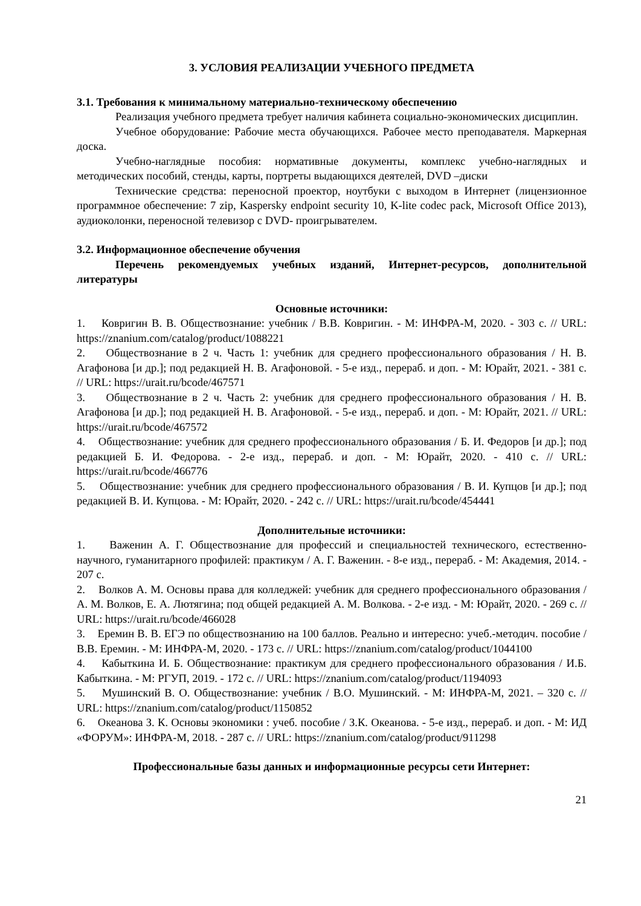3. УСЛОВИЯ РЕАЛИЗАЦИИ УЧЕБНОГО ПРЕДМЕТА
3.1. Требования к минимальному материально-техническому обеспечению
Реализация учебного предмета требует наличия кабинета социально-экономических дисциплин.
Учебное оборудование: Рабочие места обучающихся. Рабочее место преподавателя. Маркерная доска.
Учебно-наглядные пособия: нормативные документы, комплекс учебно-наглядных и методических пособий, стенды, карты, портреты выдающихся деятелей, DVD –диски
Технические средства: переносной проектор, ноутбуки с выходом в Интернет (лицензионное программное обеспечение: 7 zip, Kaspersky endpoint security 10, K-lite codec pack, Microsoft Office 2013), аудиоколонки, переносной телевизор с DVD- проигрывателем.
3.2. Информационное обеспечение обучения
Перечень рекомендуемых учебных изданий, Интернет-ресурсов, дополнительной литературы
Основные источники:
1. Ковригин В. В. Обществознание: учебник / В.В. Ковригин. - М: ИНФРА-М, 2020. - 303 с. // URL: https://znanium.com/catalog/product/1088221
2. Обществознание в 2 ч. Часть 1: учебник для среднего профессионального образования / Н. В. Агафонова [и др.]; под редакцией Н. В. Агафоновой. - 5-е изд., перераб. и доп. - М: Юрайт, 2021. - 381 с. // URL: https://urait.ru/bcode/467571
3. Обществознание в 2 ч. Часть 2: учебник для среднего профессионального образования / Н. В. Агафонова [и др.]; под редакцией Н. В. Агафоновой. - 5-е изд., перераб. и доп. - М: Юрайт, 2021. // URL: https://urait.ru/bcode/467572
4. Обществознание: учебник для среднего профессионального образования / Б. И. Федоров [и др.]; под редакцией Б. И. Федорова. - 2-е изд., перераб. и доп. - М: Юрайт, 2020. - 410 с. // URL: https://urait.ru/bcode/466776
5. Обществознание: учебник для среднего профессионального образования / В. И. Купцов [и др.]; под редакцией В. И. Купцова. - М: Юрайт, 2020. - 242 с. // URL: https://urait.ru/bcode/454441
Дополнительные источники:
1. Важенин А. Г. Обществознание для профессий и специальностей технического, естественно-научного, гуманитарного профилей: практикум / А. Г. Важенин. - 8-е изд., перераб. - М: Академия, 2014. - 207 с.
2. Волков А. М. Основы права для колледжей: учебник для среднего профессионального образования / А. М. Волков, Е. А. Лютягина; под общей редакцией А. М. Волкова. - 2-е изд. - М: Юрайт, 2020. - 269 с. // URL: https://urait.ru/bcode/466028
3. Еремин В. В. ЕГЭ по обществознанию на 100 баллов. Реально и интересно: учеб.-методич. пособие / В.В. Еремин. - М: ИНФРА-М, 2020. - 173 с. // URL: https://znanium.com/catalog/product/1044100
4. Кабыткина И. Б. Обществознание: практикум для среднего профессионального образования / И.Б. Кабыткина. - М: РГУП, 2019. - 172 с. // URL: https://znanium.com/catalog/product/1194093
5. Мушинский В. О. Обществознание: учебник / В.О. Мушинский. - М: ИНФРА-М, 2021. – 320 с. // URL: https://znanium.com/catalog/product/1150852
6. Океанова З. К. Основы экономики : учеб. пособие / З.К. Океанова. - 5-е изд., перераб. и доп. - М: ИД «ФОРУМ»: ИНФРА-М, 2018. - 287 с. // URL: https://znanium.com/catalog/product/911298
Профессиональные базы данных и информационные ресурсы сети Интернет:
21